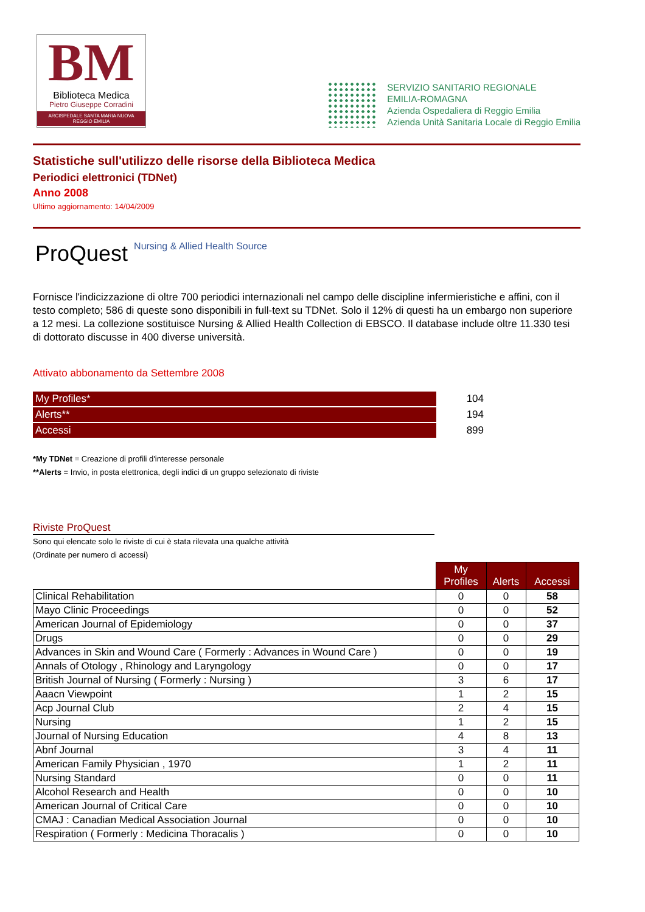BM
Biblioteca Medica
Pietro Giuseppe Corradini
ARCISPEDALE SANTA MARIA NUOVA REGGIO EMILIA
SERVIZIO SANITARIO REGIONALE
EMILIA-ROMAGNA
Azienda Ospedaliera di Reggio Emilia
Azienda Unità Sanitaria Locale di Reggio Emilia
Statistiche sull'utilizzo delle risorse della Biblioteca Medica
Periodici elettronici (TDNet)
Anno 2008
Ultimo aggiornamento: 14/04/2009
ProQuest Nursing & Allied Health Source
Fornisce l'indicizzazione di oltre 700 periodici internazionali nel campo delle discipline infermieristiche e affini, con il testo completo; 586 di queste sono disponibili in full-text su TDNet. Solo il 12% di questi ha un embargo non superiore a 12 mesi. La collezione sostituisce Nursing & Allied Health Collection di EBSCO. Il database include oltre 11.330 tesi di dottorato discusse in 400 diverse università.
Attivato abbonamento da Settembre 2008
| My Profiles* | 104 |
| Alerts** | 194 |
| Accessi | 899 |
*My TDNet = Creazione di profili d'interesse personale
**Alerts = Invio, in posta elettronica, degli indici di un gruppo selezionato di riviste
Riviste ProQuest
Sono qui elencate solo le riviste di cui è stata rilevata una qualche attività
(Ordinate per numero di accessi)
| | My Profiles | Alerts | Accessi |
| Clinical Rehabilitation | 0 | 0 | 58 |
| Mayo Clinic Proceedings | 0 | 0 | 52 |
| American Journal of Epidemiology | 0 | 0 | 37 |
| Drugs | 0 | 0 | 29 |
| Advances in Skin and Wound Care ( Formerly : Advances in Wound Care ) | 0 | 0 | 19 |
| Annals of Otology , Rhinology and Laryngology | 0 | 0 | 17 |
| British Journal of Nursing ( Formerly : Nursing ) | 3 | 6 | 17 |
| Aaacn Viewpoint | 1 | 2 | 15 |
| Acp Journal Club | 2 | 4 | 15 |
| Nursing | 1 | 2 | 15 |
| Journal of Nursing Education | 4 | 8 | 13 |
| Abnf Journal | 3 | 4 | 11 |
| American Family Physician , 1970 | 1 | 2 | 11 |
| Nursing Standard | 0 | 0 | 11 |
| Alcohol Research and Health | 0 | 0 | 10 |
| American Journal of Critical Care | 0 | 0 | 10 |
| CMAJ : Canadian Medical Association Journal | 0 | 0 | 10 |
| Respiration ( Formerly : Medicina Thoracalis ) | 0 | 0 | 10 |